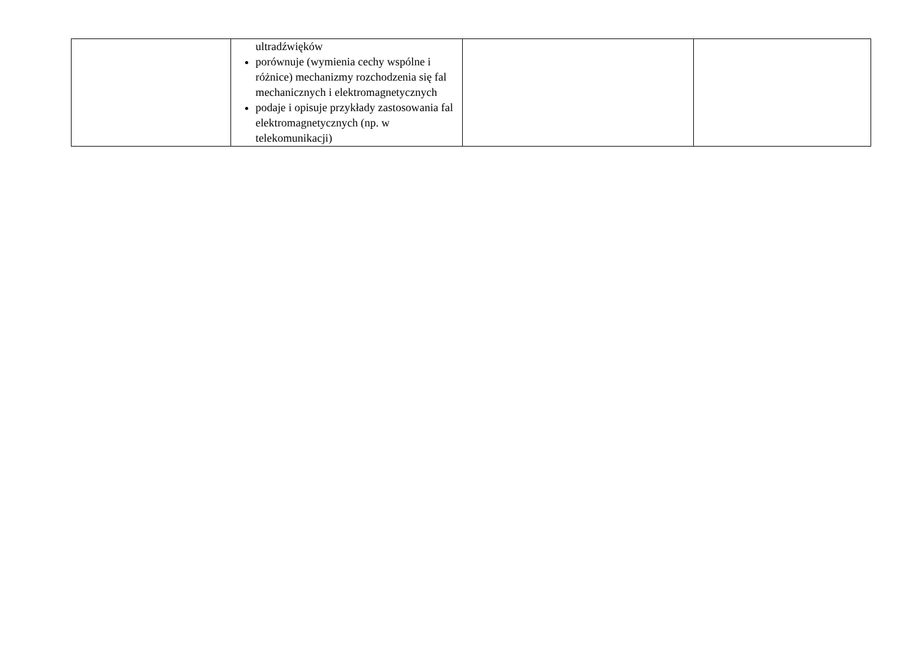| | ultradźwięków porównuje (wymienia cechy wspólne i różnice) mechanizmy rozchodzenia się fal mechanicznych i elektromagnetycznych podaje i opisuje przykłady zastosowania fal elektromagnetycznych (np. w telekomunikacji) | | |